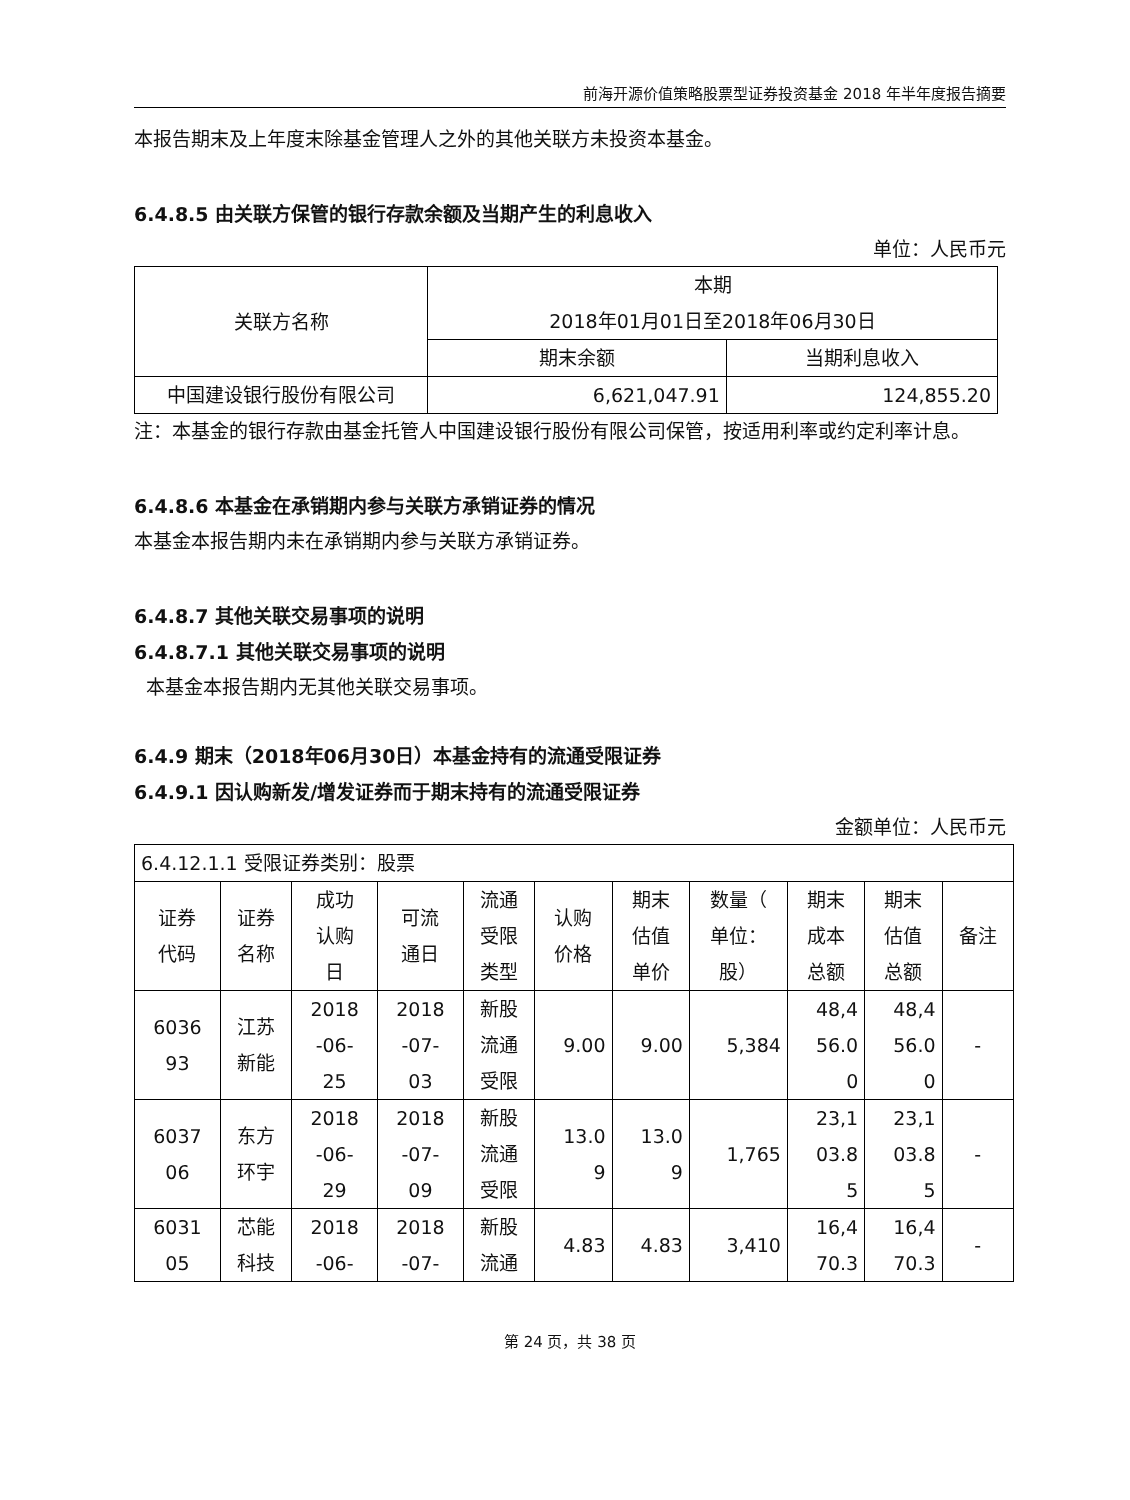前海开源价值策略股票型证券投资基金 2018 年半年度报告摘要
本报告期末及上年度末除基金管理人之外的其他关联方未投资本基金。
6.4.8.5 由关联方保管的银行存款余额及当期产生的利息收入
单位：人民币元
| 关联方名称 | 本期 2018年01月01日至2018年06月30日 | |
| --- | --- | --- |
| | 期末余额 | 当期利息收入 |
| 中国建设银行股份有限公司 | 6,621,047.91 | 124,855.20 |
注：本基金的银行存款由基金托管人中国建设银行股份有限公司保管，按适用利率或约定利率计息。
6.4.8.6 本基金在承销期内参与关联方承销证券的情况
本基金本报告期内未在承销期内参与关联方承销证券。
6.4.8.7 其他关联交易事项的说明
6.4.8.7.1 其他关联交易事项的说明
本基金本报告期内无其他关联交易事项。
6.4.9 期末（2018年06月30日）本基金持有的流通受限证券
6.4.9.1 因认购新发/增发证券而于期末持有的流通受限证券
金额单位：人民币元
| 6.4.12.1.1 受限证券类别：股票 | | | | | | | | | | |
| 证券 代码 | 证券 名称 | 成功 认购 日 | 可流 通日 | 流通 受限 类型 | 认购 价格 | 期末 估值 单价 | 数量（ 单位： 股） | 期末 成本 总额 | 期末 估值 总额 | 备注 |
| 6036 93 | 江苏 新能 | 2018 -06- 25 | 2018 -07- 03 | 新股 流通 受限 | 9.00 | 9.00 | 5,384 | 48,4 56.0 0 | 48,4 56.0 0 | - |
| 6037 06 | 东方 环宇 | 2018 -06- 29 | 2018 -07- 09 | 新股 流通 受限 | 13.0 9 | 13.0 9 | 1,765 | 23,1 03.8 5 | 23,1 03.8 5 | - |
| 6031 05 | 芯能 科技 | 2018 -06- | 2018 -07- | 新股 流通 | 4.83 | 4.83 | 3,410 | 16,4 70.3 | 16,4 70.3 | - |
第 24 页，共 38 页